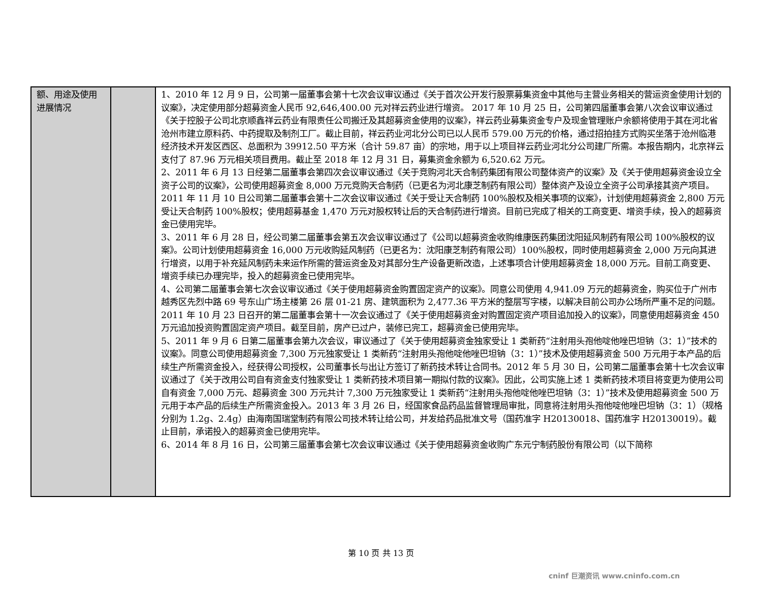| 额、用途及使用进展情况 | | 1、2010 年 12 月 9 日，公司第一届董事会第十七次会议审议通过《关于首次公开发行股票募集资金中其他与主营业务相关的营运资金使用计划的议案》，决定使用部分超募资金人民币 92,646,400.00 元对祥云药业进行增资。 2017 年 10 月 25 日，公司第四届董事会第八次会议审议通过《关于控股子公司北京顺鑫祥云药业有限责任公司搬迁及其超募资金使用的议案》，祥云药业募集资金专户及现金管理账户余额将使用于其在河北省沧州市建立原料药、中药提取及制剂工厂。截止目前，祥云药业河北分公司已以人民币 579.00 万元的价格，通过招拍挂方式购买坐落于沧州临港经济技术开发区西区、总面积为 39912.50 平方米（合计 59.87 亩）的宗地，用于以上项目祥云药业河北分公司建厂所需。本报告期内，北京祥云支付了 87.96 万元相关项目费用。截止至 2018 年 12 月 31 日，募集资金余额为 6,520.62 万元。 2、2011 年 6 月 13 日经第二届董事会第四次会议审议通过《关于竞购河北天合制药集团有限公司整体资产的议案》及《关于使用超募资金设立全资子公司的议案》，公司使用超募资金 8,000 万元竞购天合制药（已更名为河北康芝制药有限公司）整体资产及设立全资子公司承接其资产项目。2011 年 11 月 10 日公司第二届董事会第十二次会议审议通过《关于受让天合制药 100%股权及相关事项的议案》，计划使用超募资金 2,800 万元受让天合制药 100%股权；使用超募基金 1,470 万元对股权转让后的天合制药进行增资。目前已完成了相关的工商变更、增资手续，投入的超募资金已使用完毕。 3、2011 年 6 月 28 日，经公司第二届董事会第五次会议审议通过了《公司以超募资金收购维康医药集团沈阳延风制药有限公司 100%股权的议案》。公司计划使用超募资金 16,000 万元收购延风制药（已更名为：沈阳康芝制药有限公司）100%股权，同时使用超募资金 2,000 万元向其进行增资，以用于补充延风制药未来运作所需的营运资金及对其部分生产设备更新改造，上述事项合计使用超募资金 18,000 万元。目前工商变更、增资手续已办理完毕，投入的超募资金已使用完毕。 4、公司第二届董事会第七次会议审议通过《关于使用超募资金购置固定资产的议案》。同意公司使用 4,941.09 万元的超募资金，购买位于广州市越秀区先烈中路 69 号东山广场主楼第 26 层 01-21 房、建筑面积为 2,477.36 平方米的整层写字楼，以解决目前公司办公场所严重不足的问题。2011 年 10 月 23 日召开的第二届董事会第十一次会议通过了《关于使用超募资金对购置固定资产项目追加投入的议案》，同意使用超募资金 450 万元追加投资购置固定资产项目。截至目前，房产已过户，装修已完工，超募资金已使用完毕。 5、2011 年 9 月 6 日第二届董事会第九次会议，审议通过了《关于使用超募资金独家受让 1 类新药“注射用头孢他啶他唑巴坦钠（3：1）”技术的议案》。同意公司使用超募资金 7,300 万元独家受让 1 类新药“注射用头孢他啶他唑巴坦钠（3：1）”技术及使用超募资金 500 万元用于本产品的后续生产所需资金投入，经获得公司授权，公司董事长与出让方签订了新药技术转让合同书。2012 年 5 月 30 日，公司第二届董事会第十七次会议审议通过了《关于改用公司自有资金支付独家受让 1 类新药技术项目第一期拟付款的议案》。因此，公司实施上述 1 类新药技术项目将变更为使用公司自有资金 7,000 万元、超募资金 300 万元共计 7,300 万元独家受让 1 类新药“注射用头孢他啶他唑巴坦钠（3：1）”技术及使用超募资金 500 万元用于本产品的后续生产所需资金投入。2013 年 3 月 26 日，经国家食品药品监督管理局审批，同意将注射用头孢他啶他唑巴坦钠（3：1）（规格分别为 1.2g、2.4g）由海南国瑞堂制药有限公司技术转让给公司，并发给药品批准文号（国药准字 H20130018、国药准字 H20130019）。截止目前，承诺投入的超募资金已使用完毕。 6、2014 年 8 月 16 日，公司第三届董事会第七次会议审议通过《关于使用超募资金收购广东元宁制药股份有限公司（以下简称 |
第 10 页 共 13 页
cninf 巨潮资讯 www.cninfo.com.cn